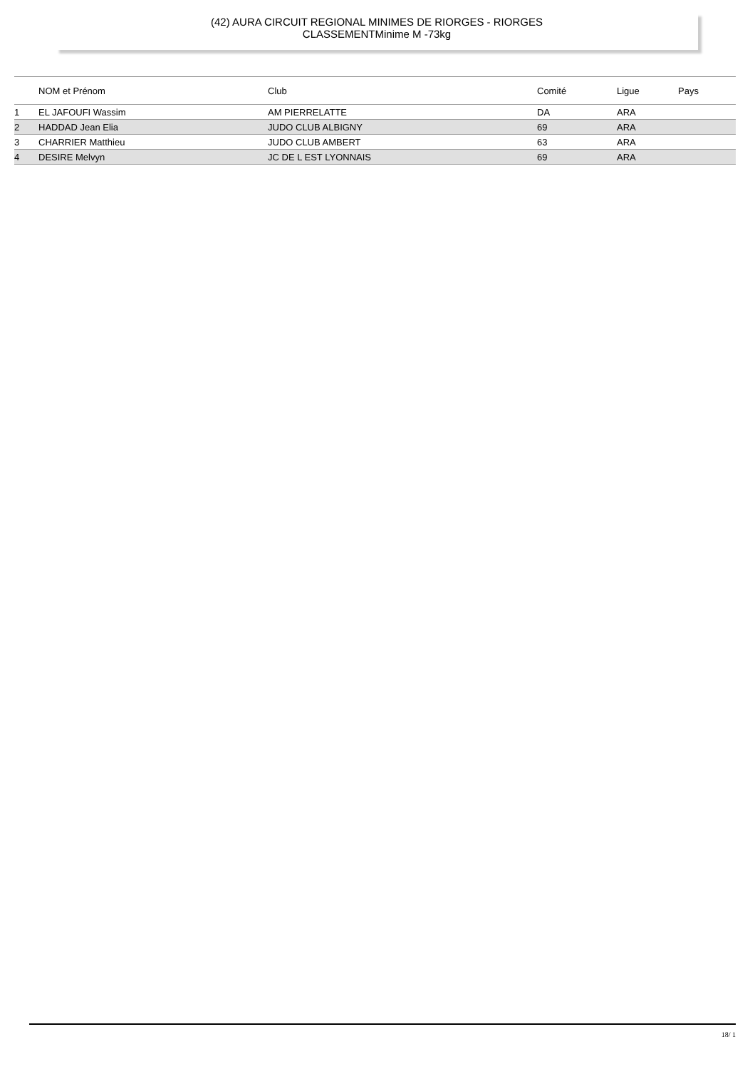(42) AURA CIRCUIT REGIONAL MINIMES DE RIORGES - RIORGES
CLASSEMENTMinime M -73kg
| | NOM et Prénom | Club | Comité | Ligue | Pays |
| --- | --- | --- | --- | --- | --- |
| 1 | EL JAFOUFI Wassim | AM PIERRELATTE | DA | ARA | |
| 2 | HADDAD Jean Elia | JUDO CLUB ALBIGNY | 69 | ARA | |
| 3 | CHARRIER Matthieu | JUDO CLUB AMBERT | 63 | ARA | |
| 4 | DESIRE Melvyn | JC DE L EST LYONNAIS | 69 | ARA | |
18/ 1